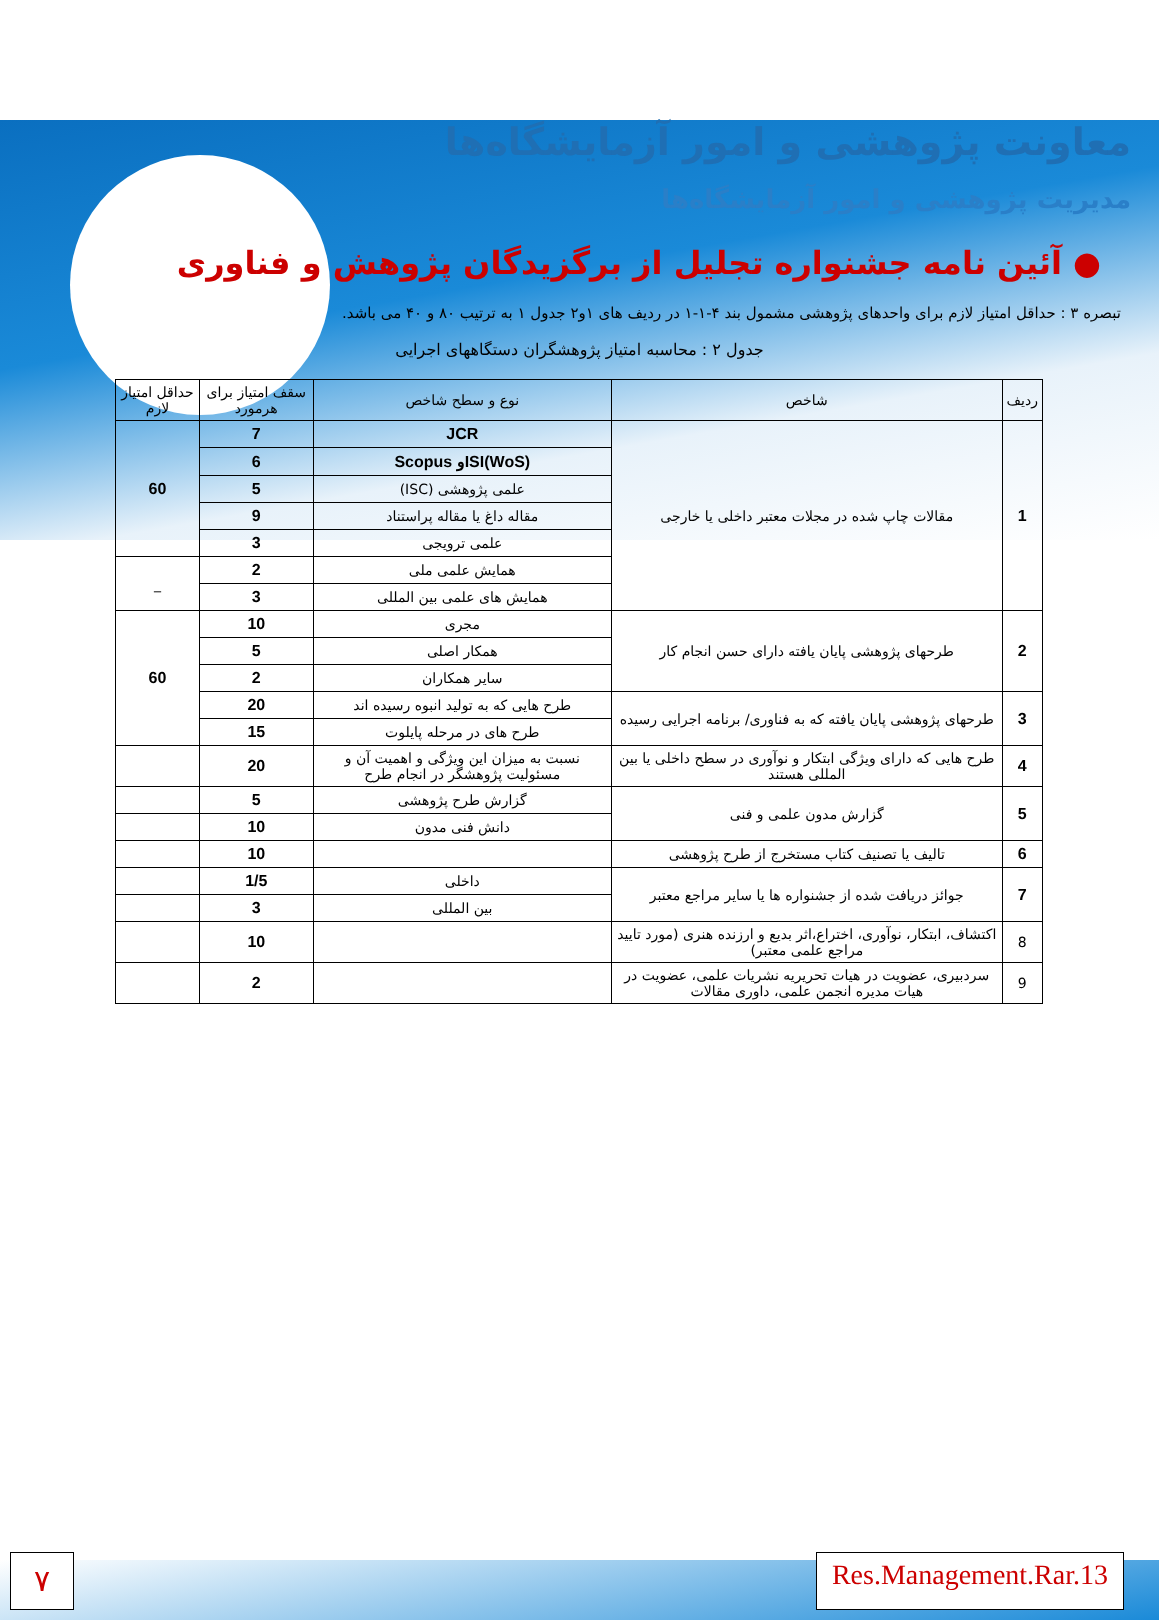معاونت پژوهشی و امور آزمایشگاه‌ها
مدیریت پژوهشی و امور آزمایشگاه‌ها
● آئین نامه جشنواره تجلیل از برگزیدگان پژوهش و فناوری
تبصره ۳ : حداقل امتیاز لازم برای واحدهای پژوهشی مشمول بند ۴-۱-۱ در ردیف های ۱و۲ جدول ۱ به ترتیب ۸۰ و ۴۰ می باشد.
جدول ۲ : محاسبه امتیاز پژوهشگران دستگاههای اجرایی
| ردیف | شاخص | نوع و سطح شاخص | سقف امتیاز برای هرمورد | حداقل امتیاز لازم |
| --- | --- | --- | --- | --- |
| 1 | مقالات چاپ شده در مجلات معتبر داخلی یا خارجی | JCR | 7 | 60 |
| | | ISI(WoS)و Scopus | 6 | |
| | | علمی پژوهشی (ISC) | 5 | |
| | | مقاله داغ یا مقاله پراستناد | 9 | |
| | | علمی ترویجی | 3 | |
| | | همایش علمی ملی | 2 | _ |
| | | همایش های علمی بین المللی | 3 | |
| 2 | طرحهای پژوهشی پایان یافته دارای حسن انجام کار | مجری | 10 | 60 |
| | | همکار اصلی | 5 | |
| | | سایر همکاران | 2 | |
| 3 | طرحهای پژوهشی پایان یافته که به فناوری/ برنامه اجرایی رسیده | طرح هایی که به تولید انبوه رسیده اند | 20 | |
| | | طرح های در مرحله پایلوت | 15 | |
| 4 | طرح هایی که دارای ویژگی ابتکار و نوآوری در سطح داخلی یا بین المللی هستند | نسبت به میزان این ویژگی و اهمیت آن و مسئولیت پژوهشگر در انجام طرح | 20 | |
| 5 | گزارش مدون علمی و فنی | گزارش طرح پژوهشی | 5 | |
| | | دانش فنی مدون | 10 | |
| 6 | تالیف یا تصنیف کتاب مستخرج از طرح پژوهشی | | 10 | |
| 7 | جوائز دریافت شده از جشنواره ها یا سایر مراجع معتبر | داخلی | 1/5 | |
| | | بین المللی | 3 | |
| 8 | اکتشاف، ابتکار، نوآوری، اختراع،اثر بدیع و ارزنده هنری (مورد تایید مراجع علمی معتبر) | | 10 | |
| 9 | سردبیری، عضویت در هیات تحریریه نشریات علمی، عضویت در هیات مدیره انجمن علمی، داوری مقالات | | 2 | |
۷
Res.Management.Rar.13